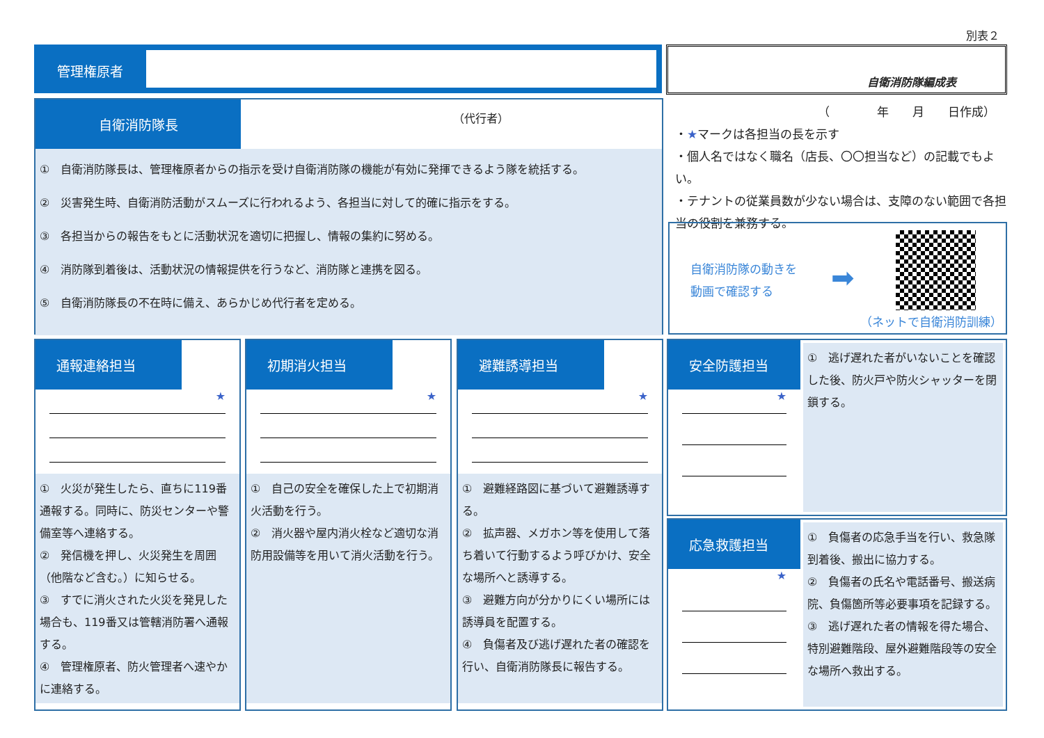別表２
管理権原者 自衛消防隊編成表
自衛消防隊長
（代行者）
①　自衛消防隊長は、管理権原者からの指示を受け自衛消防隊の機能が有効に発揮できるよう隊を統括する。
②　災害発生時、自衛消防活動がスムーズに行われるよう、各担当に対して的確に指示をする。
③　各担当からの報告をもとに活動状況を適切に把握し、情報の集約に努める。
④　消防隊到着後は、活動状況の情報提供を行うなど、消防隊と連携を図る。
⑤　自衛消防隊長の不在時に備え、あらかじめ代行者を定める。
（　　　　年　　月　　日作成）
・★マークは各担当の長を示す
・個人名ではなく職名（店長、〇〇担当など）の記載でもよい。
・テナントの従業員数が少ない場合は、支障のない範囲で各担当の役割を兼務する。
自衛消防隊の動きを
動画で確認する
➡
（ネットで自衛消防訓練）
通報連絡担当
★
①　火災が発生したら、直ちに119番通報する。同時に、防災センターや警備室等へ連絡する。
②　発信機を押し、火災発生を周囲（他階など含む。）に知らせる。
③　すでに消火された火災を発見した場合も、119番又は管轄消防署へ通報する。
④　管理権原者、防火管理者へ速やかに連絡する。
初期消火担当
★
①　自己の安全を確保した上で初期消火活動を行う。
②　消火器や屋内消火栓など適切な消防用設備等を用いて消火活動を行う。
避難誘導担当
★
①　避難経路図に基づいて避難誘導する。
②　拡声器、メガホン等を使用して落ち着いて行動するよう呼びかけ、安全な場所へと誘導する。
③　避難方向が分かりにくい場所には誘導員を配置する。
④　負傷者及び逃げ遅れた者の確認を行い、自衛消防隊長に報告する。
安全防護担当
★
①　逃げ遅れた者がいないことを確認した後、防火戸や防火シャッターを閉鎖する。
応急救護担当
★
①　負傷者の応急手当を行い、救急隊到着後、搬出に協力する。
②　負傷者の氏名や電話番号、搬送病院、負傷箇所等必要事項を記録する。
③　逃げ遅れた者の情報を得た場合、特別避難階段、屋外避難階段等の安全な場所へ救出する。